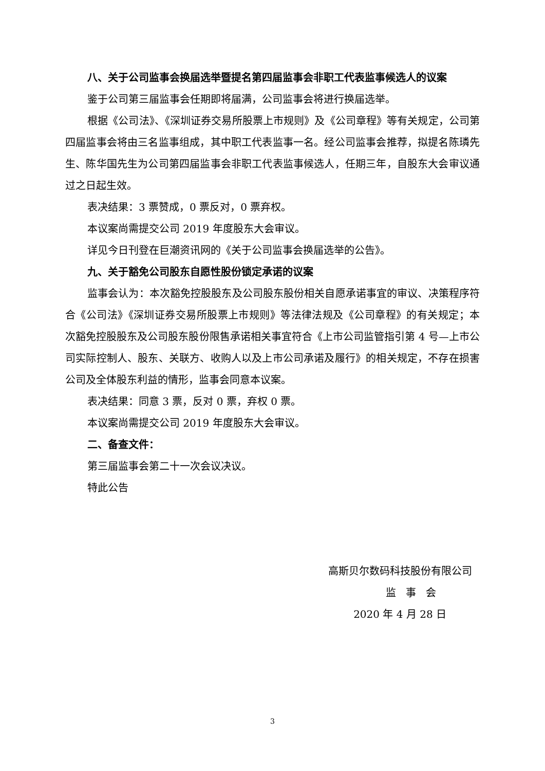八、关于公司监事会换届选举暨提名第四届监事会非职工代表监事候选人的议案
鉴于公司第三届监事会任期即将届满，公司监事会将进行换届选举。
根据《公司法》、《深圳证券交易所股票上市规则》及《公司章程》等有关规定，公司第四届监事会将由三名监事组成，其中职工代表监事一名。经公司监事会推荐，拟提名陈璘先生、陈华国先生为公司第四届监事会非职工代表监事候选人，任期三年，自股东大会审议通过之日起生效。
表决结果：3 票赞成，0 票反对，0 票弃权。
本议案尚需提交公司 2019 年度股东大会审议。
详见今日刊登在巨潮资讯网的《关于公司监事会换届选举的公告》。
九、关于豁免公司股东自愿性股份锁定承诺的议案
监事会认为：本次豁免控股股东及公司股东股份相关自愿承诺事宜的审议、决策程序符合《公司法》《深圳证券交易所股票上市规则》等法律法规及《公司章程》的有关规定；本次豁免控股股东及公司股东股份限售承诺相关事宜符合《上市公司监管指引第 4 号—上市公司实际控制人、股东、关联方、收购人以及上市公司承诺及履行》的相关规定，不存在损害公司及全体股东利益的情形，监事会同意本议案。
表决结果：同意 3 票，反对 0 票，弃权 0 票。
本议案尚需提交公司 2019 年度股东大会审议。
二、备查文件：
第三届监事会第二十一次会议决议。
特此公告
高斯贝尔数码科技股份有限公司
监 事 会
2020 年 4 月 28 日
3